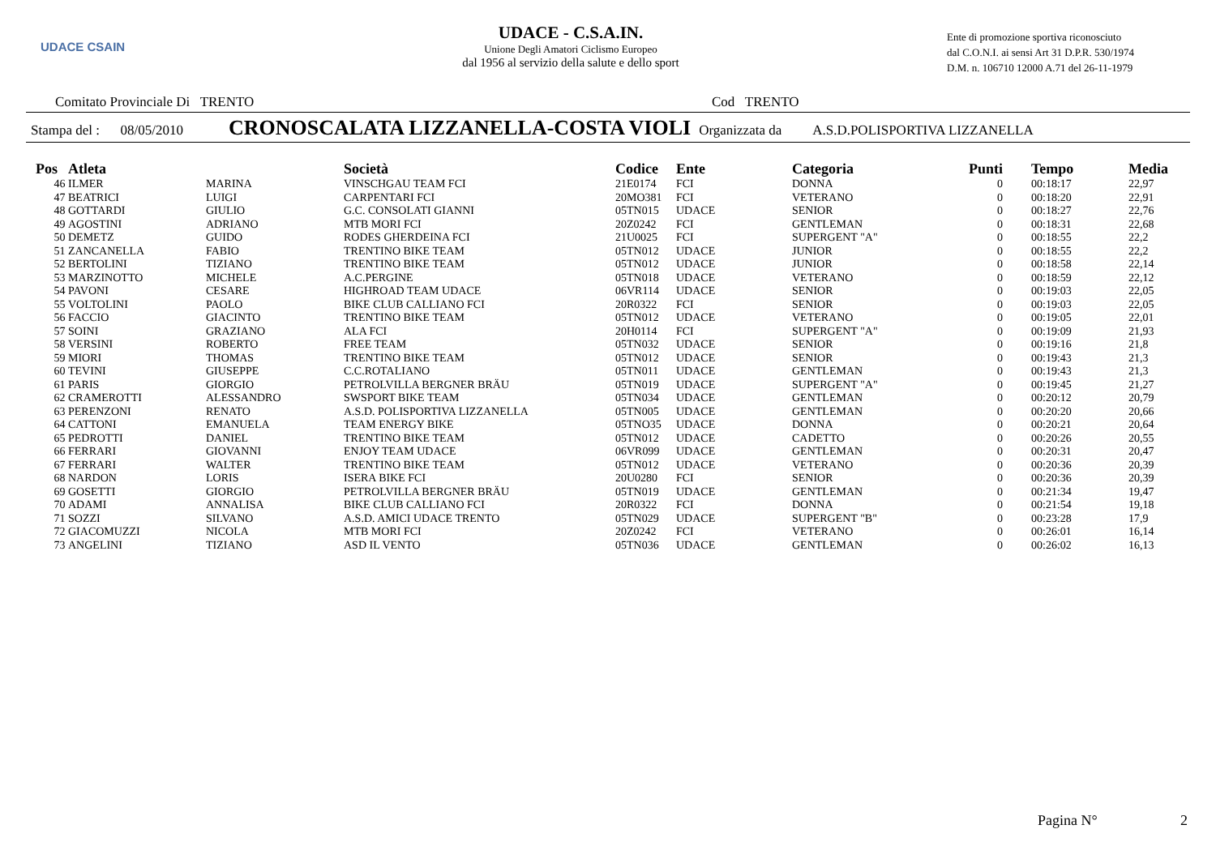UDACE CSAIN
UDACE - C.S.A.IN.
Unione Degli Amatori Ciclismo Europeo
dal 1956 al servizio della salute e dello sport
Ente di promozione sportiva riconosciuto
dal C.O.N.I. ai sensi Art 31 D.P.R. 530/1974
D.M. n. 106710 12000 A.71 del 26-11-1979
Comitato Provinciale Di TRENTO Cod TRENTO
Stampa del : 08/05/2010 CRONOSCALATA LIZZANELLA-COSTA VIOLI Organizzata da A.S.D.POLISPORTIVA LIZZANELLA
| Pos | Atleta | | Società | Codice | Ente | Categoria | Punti | Tempo | Media |
| --- | --- | --- | --- | --- | --- | --- | --- | --- | --- |
| 46 | ILMER | MARINA | VINSCHGAU TEAM FCI | 21E0174 | FCI | DONNA | 0 | 00:18:17 | 22,97 |
| 47 | BEATRICI | LUIGI | CARPENTARI FCI | 20MO381 | FCI | VETERANO | 0 | 00:18:20 | 22,91 |
| 48 | GOTTARDI | GIULIO | G.C. CONSOLATI GIANNI | 05TN015 | UDACE | SENIOR | 0 | 00:18:27 | 22,76 |
| 49 | AGOSTINI | ADRIANO | MTB MORI FCI | 20Z0242 | FCI | GENTLEMAN | 0 | 00:18:31 | 22,68 |
| 50 | DEMETZ | GUIDO | RODES GHERDEINA FCI | 21U0025 | FCI | SUPERGENT "A" | 0 | 00:18:55 | 22,2 |
| 51 | ZANCANELLA | FABIO | TRENTINO BIKE TEAM | 05TN012 | UDACE | JUNIOR | 0 | 00:18:55 | 22,2 |
| 52 | BERTOLINI | TIZIANO | TRENTINO BIKE TEAM | 05TN012 | UDACE | JUNIOR | 0 | 00:18:58 | 22,14 |
| 53 | MARZINOTTO | MICHELE | A.C.PERGINE | 05TN018 | UDACE | VETERANO | 0 | 00:18:59 | 22,12 |
| 54 | PAVONI | CESARE | HIGHROAD TEAM UDACE | 06VR114 | UDACE | SENIOR | 0 | 00:19:03 | 22,05 |
| 55 | VOLTOLINI | PAOLO | BIKE CLUB CALLIANO FCI | 20R0322 | FCI | SENIOR | 0 | 00:19:03 | 22,05 |
| 56 | FACCIO | GIACINTO | TRENTINO BIKE TEAM | 05TN012 | UDACE | VETERANO | 0 | 00:19:05 | 22,01 |
| 57 | SOINI | GRAZIANO | ALA FCI | 20H0114 | FCI | SUPERGENT "A" | 0 | 00:19:09 | 21,93 |
| 58 | VERSINI | ROBERTO | FREE TEAM | 05TN032 | UDACE | SENIOR | 0 | 00:19:16 | 21,8 |
| 59 | MIORI | THOMAS | TRENTINO BIKE TEAM | 05TN012 | UDACE | SENIOR | 0 | 00:19:43 | 21,3 |
| 60 | TEVINI | GIUSEPPE | C.C.ROTALIANO | 05TN011 | UDACE | GENTLEMAN | 0 | 00:19:43 | 21,3 |
| 61 | PARIS | GIORGIO | PETROLVILLA BERGNER BRÄU | 05TN019 | UDACE | SUPERGENT "A" | 0 | 00:19:45 | 21,27 |
| 62 | CRAMEROTTI | ALESSANDRO | SWSPORT BIKE TEAM | 05TN034 | UDACE | GENTLEMAN | 0 | 00:20:12 | 20,79 |
| 63 | PERENZONI | RENATO | A.S.D. POLISPORTIVA LIZZANELLA | 05TN005 | UDACE | GENTLEMAN | 0 | 00:20:20 | 20,66 |
| 64 | CATTONI | EMANUELA | TEAM ENERGY BIKE | 05TNO35 | UDACE | DONNA | 0 | 00:20:21 | 20,64 |
| 65 | PEDROTTI | DANIEL | TRENTINO BIKE TEAM | 05TN012 | UDACE | CADETTO | 0 | 00:20:26 | 20,55 |
| 66 | FERRARI | GIOVANNI | ENJOY TEAM UDACE | 06VR099 | UDACE | GENTLEMAN | 0 | 00:20:31 | 20,47 |
| 67 | FERRARI | WALTER | TRENTINO BIKE TEAM | 05TN012 | UDACE | VETERANO | 0 | 00:20:36 | 20,39 |
| 68 | NARDON | LORIS | ISERA BIKE FCI | 20U0280 | FCI | SENIOR | 0 | 00:20:36 | 20,39 |
| 69 | GOSETTI | GIORGIO | PETROLVILLA BERGNER BRÄU | 05TN019 | UDACE | GENTLEMAN | 0 | 00:21:34 | 19,47 |
| 70 | ADAMI | ANNALISA | BIKE CLUB CALLIANO FCI | 20R0322 | FCI | DONNA | 0 | 00:21:54 | 19,18 |
| 71 | SOZZI | SILVANO | A.S.D. AMICI UDACE TRENTO | 05TN029 | UDACE | SUPERGENT "B" | 0 | 00:23:28 | 17,9 |
| 72 | GIACOMUZZI | NICOLA | MTB MORI FCI | 20Z0242 | FCI | VETERANO | 0 | 00:26:01 | 16,14 |
| 73 | ANGELINI | TIZIANO | ASD IL VENTO | 05TN036 | UDACE | GENTLEMAN | 0 | 00:26:02 | 16,13 |
Pagina N° 2